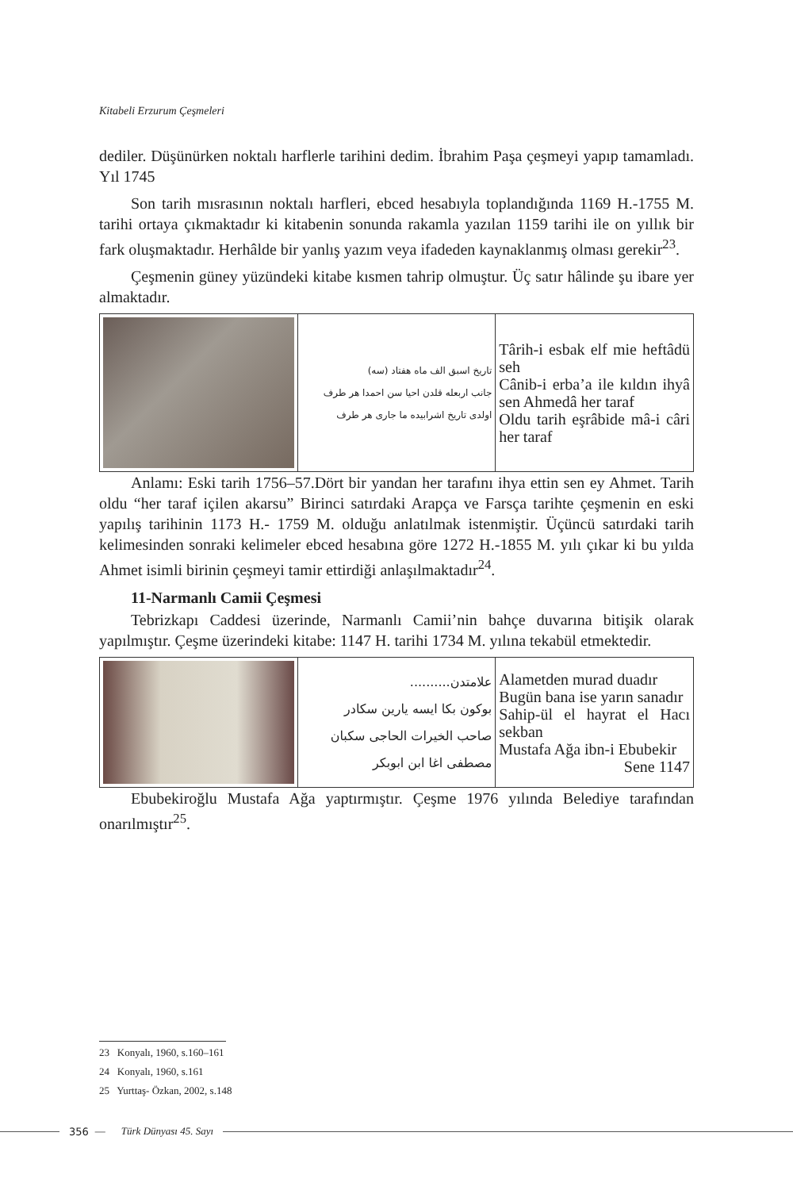Kitabeli Erzurum Çeşmeleri
dediler. Düşünürken noktalı harflerle tarihini dedim. İbrahim Paşa çeşmeyi yapıp tamamladı. Yıl 1745
Son tarih mısrasının noktalı harfleri, ebced hesabıyla toplandığında 1169 H.-1755 M. tarihi ortaya çıkmaktadır ki kitabenin sonunda rakamla yazılan 1159 tarihi ile on yıllık bir fark oluşmaktadır. Herhâlde bir yanlış yazım veya ifadeden kaynaklanmış olması gerekir<sup>23</sup>.
Çeşmenin güney yüzündeki kitabe kısmen tahrip olmuştur. Üç satır hâlinde şu ibare yer almaktadır.
| | تاريخ اسبق الف ماه هفتاد (سه) جانب اربعله قلدن احيا سن احمدا هر طرف اولدی تاريخ اشرابيده ما جاری هر طرف | Târih-i esbak elf mie heftâdü seh Cânib-i erba’a ile kıldın ihyâ sen Ahmedâ her taraf Oldu tarih eşrâbide mâ-i câri her taraf |
Anlamı: Eski tarih 1756–57.Dört bir yandan her tarafını ihya ettin sen ey Ahmet. Tarih oldu “her taraf içilen akarsu” Birinci satırdaki Arapça ve Farsça tarihte çeşmenin en eski yapılış tarihinin 1173 H.- 1759 M. olduğu anlatılmak istenmiştir. Üçüncü satırdaki tarih kelimesinden sonraki kelimeler ebced hesabına göre 1272 H.-1855 M. yılı çıkar ki bu yılda Ahmet isimli birinin çeşmeyi tamir ettirdiği anlaşılmaktadır<sup>24</sup>.
11-Narmanlı Camii Çeşmesi
Tebrizkapı Caddesi üzerinde, Narmanlı Camii’nin bahçe duvarına bitişik olarak yapılmıştır. Çeşme üzerindeki kitabe: 1147 H. tarihi 1734 M. yılına tekabül etmektedir.
| | علامتدن.......... بوكون بكا ايسه يارين سكادر صاحب الخيرات الحاجی سكبان مصطفی اغا ابن ابوبكر | Alametden murad duadır Bugün bana ise yarın sanadır Sahip-ül el hayrat el Hacı sekban Mustafa Ağa ibn-i Ebubekir Sene 1147 |
Ebubekiroğlu Mustafa Ağa yaptırmıştır. Çeşme 1976 yılında Belediye tarafından onarılmıştır<sup>25</sup>.
23 Konyalı, 1960, s.160–161
24 Konyalı, 1960, s.161
25 Yurttaş- Özkan, 2002, s.148
356 — Türk Dünyası 45. Sayı